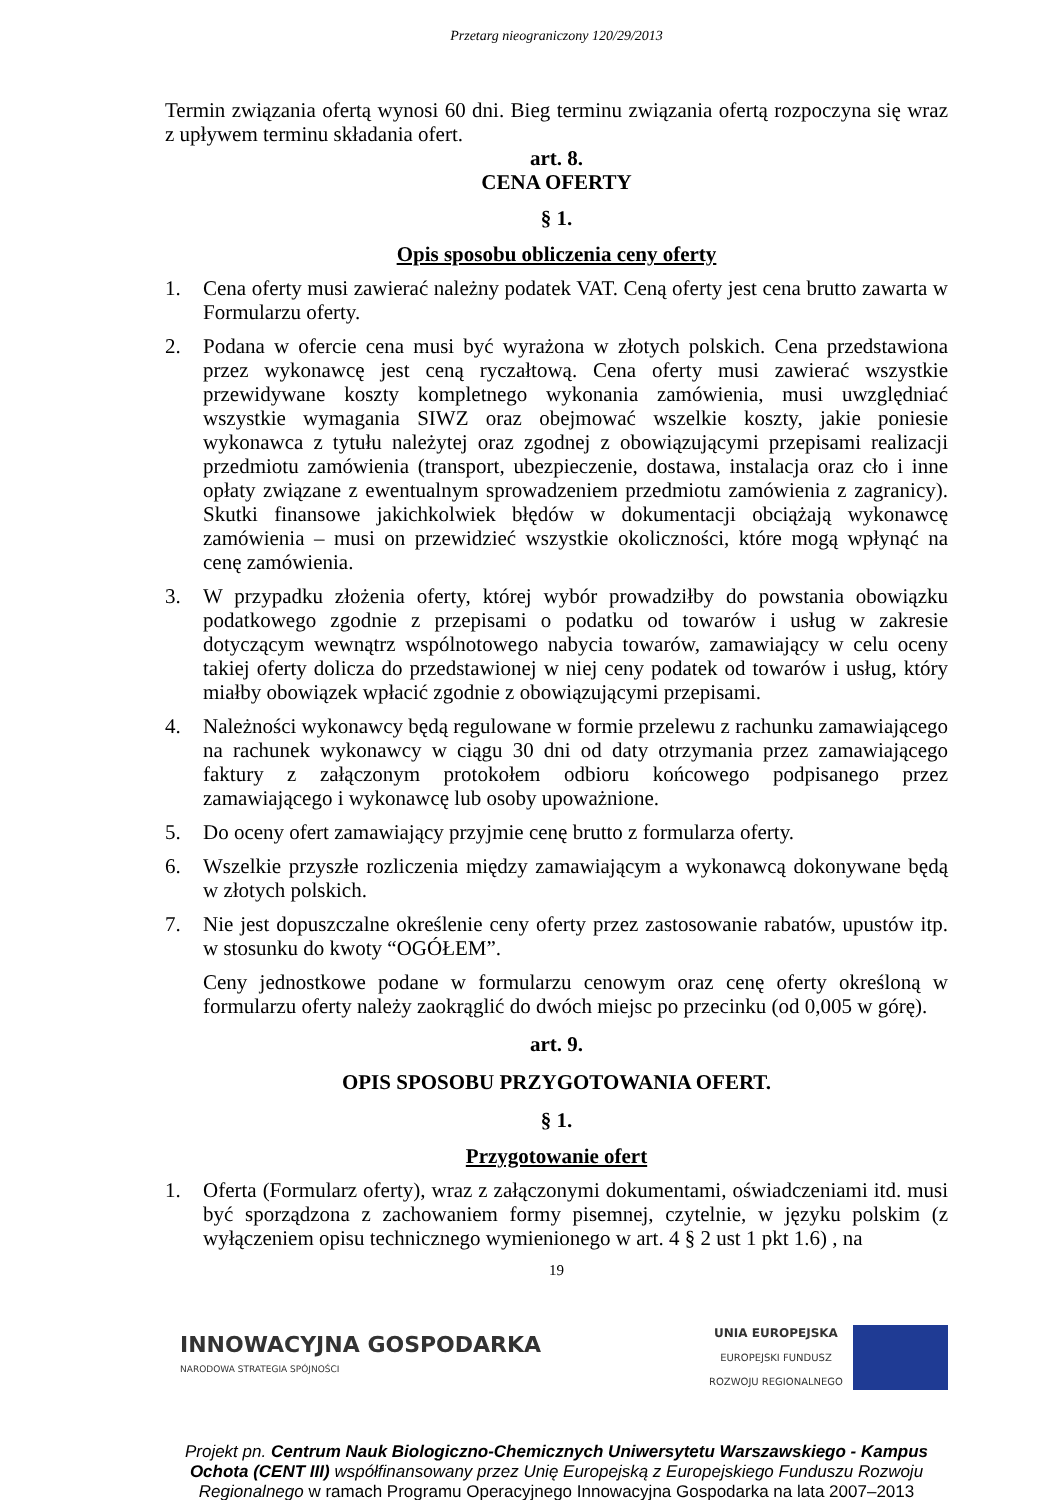Przetarg nieograniczony 120/29/2013
Termin związania ofertą wynosi 60 dni. Bieg terminu związania ofertą rozpoczyna się wraz z upływem terminu składania ofert.
art. 8.
CENA OFERTY
§ 1.
Opis sposobu obliczenia ceny oferty
1. Cena oferty musi zawierać należny podatek VAT. Ceną oferty jest cena brutto zawarta w Formularzu oferty.
2. Podana w ofercie cena musi być wyrażona w złotych polskich. Cena przedstawiona przez wykonawcę jest ceną ryczałtową. Cena oferty musi zawierać wszystkie przewidywane koszty kompletnego wykonania zamówienia, musi uwzględniać wszystkie wymagania SIWZ oraz obejmować wszelkie koszty, jakie poniesie wykonawca z tytułu należytej oraz zgodnej z obowiązującymi przepisami realizacji przedmiotu zamówienia (transport, ubezpieczenie, dostawa, instalacja oraz cło i inne opłaty związane z ewentualnym sprowadzeniem przedmiotu zamówienia z zagranicy). Skutki finansowe jakichkolwiek błędów w dokumentacji obciążają wykonawcę zamówienia – musi on przewidzieć wszystkie okoliczności, które mogą wpłynąć na cenę zamówienia.
3. W przypadku złożenia oferty, której wybór prowadziłby do powstania obowiązku podatkowego zgodnie z przepisami o podatku od towarów i usług w zakresie dotyczącym wewnątrz wspólnotowego nabycia towarów, zamawiający w celu oceny takiej oferty dolicza do przedstawionej w niej ceny podatek od towarów i usług, który miałby obowiązek wpłacić zgodnie z obowiązującymi przepisami.
4. Należności wykonawcy będą regulowane w formie przelewu z rachunku zamawiającego na rachunek wykonawcy w ciągu 30 dni od daty otrzymania przez zamawiającego faktury z załączonym protokołem odbioru końcowego podpisanego przez zamawiającego i wykonawcę lub osoby upoważnione.
5. Do oceny ofert zamawiający przyjmie cenę brutto z formularza oferty.
6. Wszelkie przyszłe rozliczenia między zamawiającym a wykonawcą dokonywane będą w złotych polskich.
7. Nie jest dopuszczalne określenie ceny oferty przez zastosowanie rabatów, upustów itp. w stosunku do kwoty “OGÓŁEM”.
Ceny jednostkowe podane w formularzu cenowym oraz cenę oferty określoną w formularzu oferty należy zaokrąglić do dwóch miejsc po przecinku (od 0,005 w górę).
art. 9.
OPIS SPOSOBU PRZYGOTOWANIA OFERT.
§ 1.
Przygotowanie ofert
1. Oferta (Formularz oferty), wraz z załączonymi dokumentami, oświadczeniami itd. musi być sporządzona z zachowaniem formy pisemnej, czytelnie, w języku polskim (z wyłączeniem opisu technicznego wymienionego w art. 4 § 2 ust 1 pkt 1.6) , na
19
INNOWACYJNA GOSPODARKA
NARODOWA STRATEGIA SPÓJNOŚCI
UNIA EUROPEJSKA
EUROPEJSKI FUNDUSZ
ROZWOJU REGIONALNEGO
Projekt pn. Centrum Nauk Biologiczno-Chemicznych Uniwersytetu Warszawskiego - Kampus Ochota (CENT III) współfinansowany przez Unię Europejską z Europejskiego Funduszu Rozwoju Regionalnego w ramach Programu Operacyjnego Innowacyjna Gospodarka na lata 2007–2013